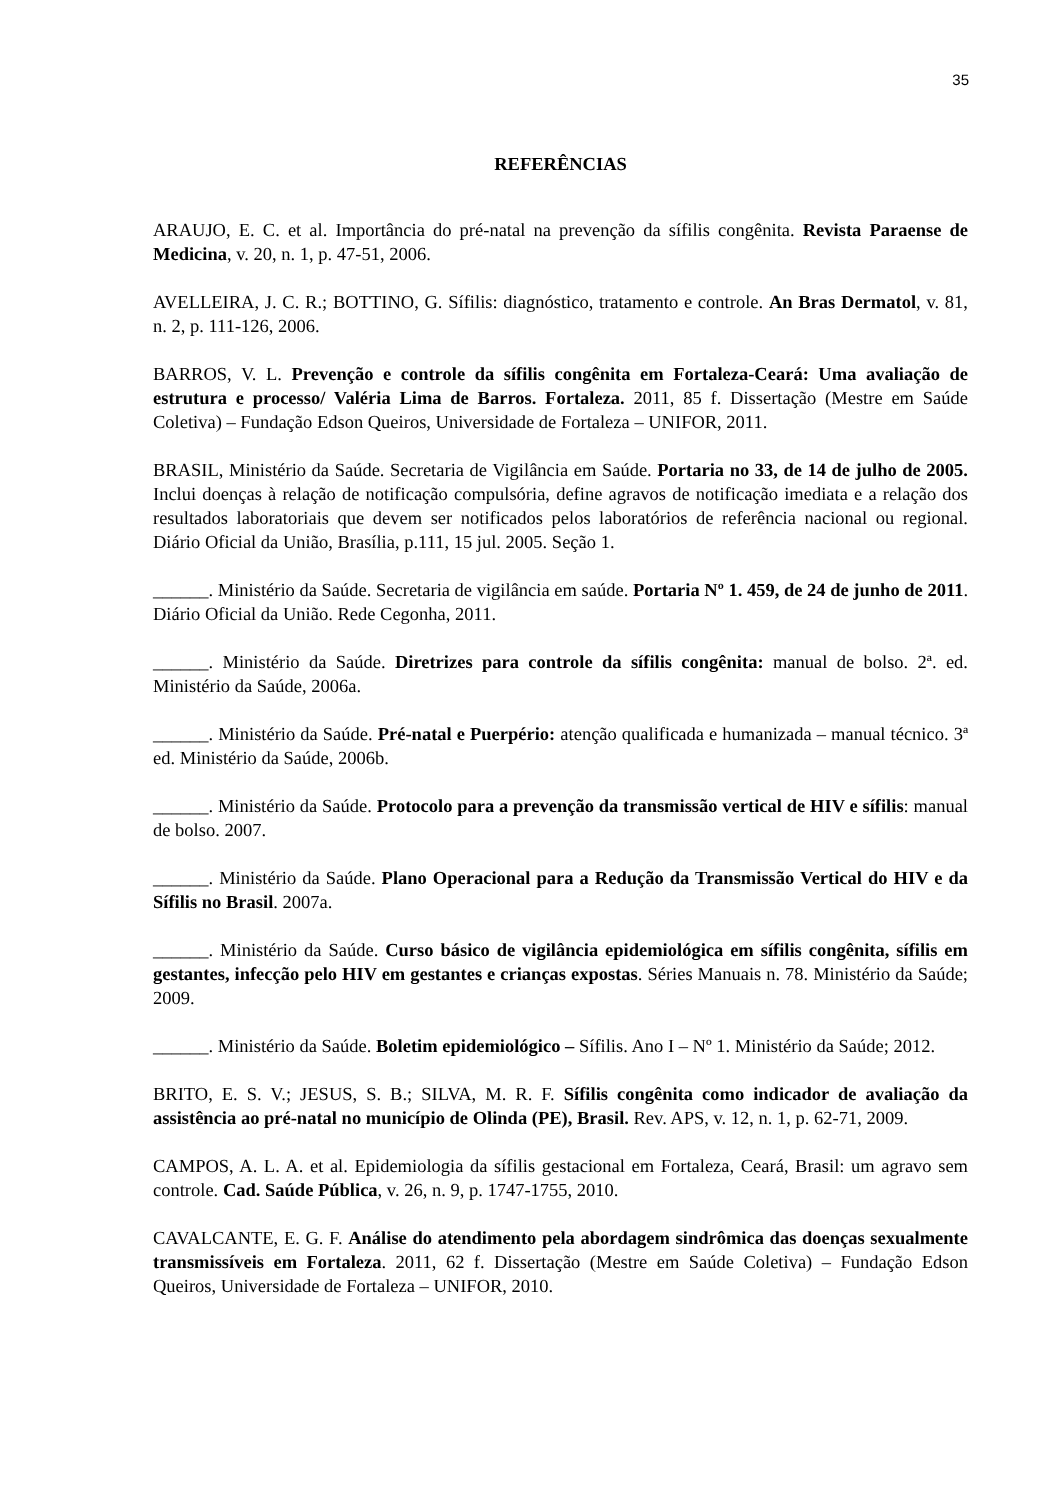35
REFERÊNCIAS
ARAUJO, E. C. et al. Importância do pré-natal na prevenção da sífilis congênita. Revista Paraense de Medicina, v. 20, n. 1, p. 47-51, 2006.
AVELLEIRA, J. C. R.; BOTTINO, G. Sífilis: diagnóstico, tratamento e controle. An Bras Dermatol, v. 81, n. 2, p. 111-126, 2006.
BARROS, V. L. Prevenção e controle da sífilis congênita em Fortaleza-Ceará: Uma avaliação de estrutura e processo/ Valéria Lima de Barros. Fortaleza. 2011, 85 f. Dissertação (Mestre em Saúde Coletiva) – Fundação Edson Queiros, Universidade de Fortaleza – UNIFOR, 2011.
BRASIL, Ministério da Saúde. Secretaria de Vigilância em Saúde. Portaria no 33, de 14 de julho de 2005. Inclui doenças à relação de notificação compulsória, define agravos de notificação imediata e a relação dos resultados laboratoriais que devem ser notificados pelos laboratórios de referência nacional ou regional. Diário Oficial da União, Brasília, p.111, 15 jul. 2005. Seção 1.
______. Ministério da Saúde. Secretaria de vigilância em saúde. Portaria Nº 1. 459, de 24 de junho de 2011. Diário Oficial da União. Rede Cegonha, 2011.
______. Ministério da Saúde. Diretrizes para controle da sífilis congênita: manual de bolso. 2ª. ed. Ministério da Saúde, 2006a.
______. Ministério da Saúde. Pré-natal e Puerpério: atenção qualificada e humanizada – manual técnico. 3ª ed. Ministério da Saúde, 2006b.
______. Ministério da Saúde. Protocolo para a prevenção da transmissão vertical de HIV e sífilis: manual de bolso. 2007.
______. Ministério da Saúde. Plano Operacional para a Redução da Transmissão Vertical do HIV e da Sífilis no Brasil. 2007a.
______. Ministério da Saúde. Curso básico de vigilância epidemiológica em sífilis congênita, sífilis em gestantes, infecção pelo HIV em gestantes e crianças expostas. Séries Manuais n. 78. Ministério da Saúde; 2009.
______. Ministério da Saúde. Boletim epidemiológico – Sífilis. Ano I – Nº 1. Ministério da Saúde; 2012.
BRITO, E. S. V.; JESUS, S. B.; SILVA, M. R. F. Sífilis congênita como indicador de avaliação da assistência ao pré-natal no município de Olinda (PE), Brasil. Rev. APS, v. 12, n. 1, p. 62-71, 2009.
CAMPOS, A. L. A. et al. Epidemiologia da sífilis gestacional em Fortaleza, Ceará, Brasil: um agravo sem controle. Cad. Saúde Pública, v. 26, n. 9, p. 1747-1755, 2010.
CAVALCANTE, E. G. F. Análise do atendimento pela abordagem sindrômica das doenças sexualmente transmissíveis em Fortaleza. 2011, 62 f. Dissertação (Mestre em Saúde Coletiva) – Fundação Edson Queiros, Universidade de Fortaleza – UNIFOR, 2010.